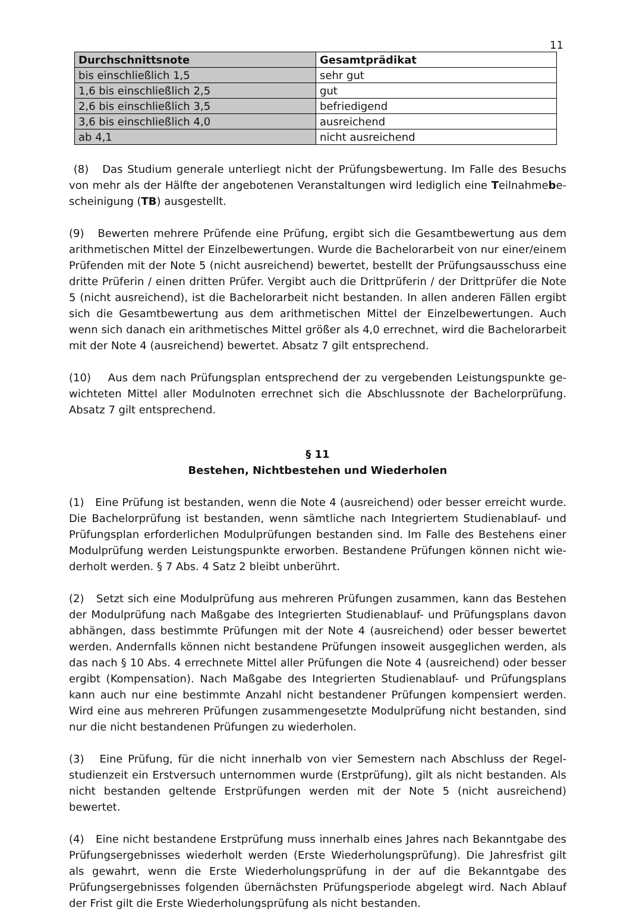11
| Durchschnittsnote | Gesamtprädikat |
| --- | --- |
| bis einschließlich 1,5 | sehr gut |
| 1,6 bis einschließlich 2,5 | gut |
| 2,6 bis einschließlich 3,5 | befriedigend |
| 3,6 bis einschließlich 4,0 | ausreichend |
| ab 4,1 | nicht ausreichend |
(8) Das Studium generale unterliegt nicht der Prüfungsbewertung. Im Falle des Besuchs von mehr als der Hälfte der angebotenen Veranstaltungen wird lediglich eine Teilnahmebe­scheinigung (TB) ausgestellt.
(9) Bewerten mehrere Prüfende eine Prüfung, ergibt sich die Gesamtbewertung aus dem arithmetischen Mittel der Einzelbewertungen. Wurde die Bachelorarbeit von nur einer/einem Prüfenden mit der Note 5 (nicht ausreichend) bewertet, bestellt der Prüfungsausschuss eine dritte Prüferin / einen dritten Prüfer. Vergibt auch die Drittprüferin / der Drittprüfer die Note 5 (nicht ausreichend), ist die Bachelorarbeit nicht bestanden. In allen anderen Fällen ergibt sich die Gesamtbewertung aus dem arithmetischen Mittel der Einzelbewertungen. Auch wenn sich danach ein arithmetisches Mittel größer als 4,0 errechnet, wird die Bachelor­arbeit mit der Note 4 (ausreichend) bewertet. Absatz 7 gilt entsprechend.
(10) Aus dem nach Prüfungsplan entsprechend der zu vergebenden Leistungspunkte ge­wichteten Mittel aller Modulnoten errechnet sich die Abschlussnote der Bachelorprüfung. Absatz 7 gilt entsprechend.
§ 11
Bestehen, Nichtbestehen und Wiederholen
(1) Eine Prüfung ist bestanden, wenn die Note 4 (ausreichend) oder besser erreicht wurde. Die Bachelorprüfung ist bestanden, wenn sämtliche nach Integriertem Studienablauf- und Prüfungsplan erforderlichen Modulprüfungen bestanden sind. Im Falle des Bestehens einer Modulprüfung werden Leistungspunkte erworben. Bestandene Prüfungen können nicht wie­derholt werden. § 7 Abs. 4 Satz 2 bleibt unberührt.
(2) Setzt sich eine Modulprüfung aus mehreren Prüfungen zusammen, kann das Bestehen der Modulprüfung nach Maßgabe des Integrierten Studienablauf- und Prüfungsplans davon abhängen, dass bestimmte Prüfungen mit der Note 4 (ausreichend) oder besser bewertet werden. Andernfalls können nicht bestandene Prüfungen insoweit ausgeglichen werden, als das nach § 10 Abs. 4 errechnete Mittel aller Prüfungen die Note 4 (ausreichend) oder besser ergibt (Kompensation). Nach Maßgabe des Integrierten Studienablauf- und Prüfungsplans kann auch nur eine bestimmte Anzahl nicht bestandener Prüfungen kompensiert werden. Wird eine aus mehreren Prüfungen zusammengesetzte Modulprüfung nicht bestanden, sind nur die nicht bestandenen Prüfungen zu wiederholen.
(3) Eine Prüfung, für die nicht innerhalb von vier Semestern nach Abschluss der Regel­studienzeit ein Erstversuch unternommen wurde (Erstprüfung), gilt als nicht bestanden. Als nicht bestanden geltende Erstprüfungen werden mit der Note 5 (nicht ausreichend) bewertet.
(4) Eine nicht bestandene Erstprüfung muss innerhalb eines Jahres nach Bekanntgabe des Prüfungsergebnisses wiederholt werden (Erste Wiederholungsprüfung). Die Jahresfrist gilt als gewahrt, wenn die Erste Wiederholungsprüfung in der auf die Bekanntgabe des Prüfungs­ergebnisses folgenden übernächsten Prüfungsperiode abgelegt wird. Nach Ablauf der Frist gilt die Erste Wiederholungsprüfung als nicht bestanden.